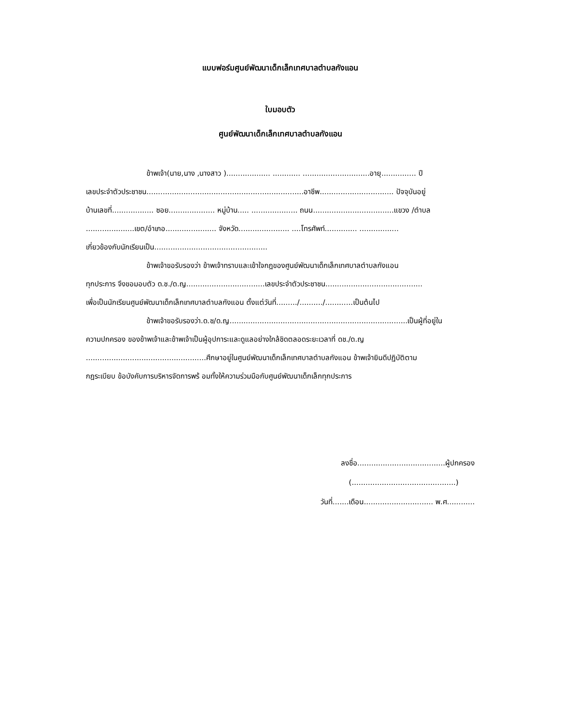แบบฟอร์มศูนย์พัฒนาเด็กเล็กเทศบาลตำบลกังแอน
ใบมอบตัว
ศูนย์พัฒนาเด็กเล็กเทศบาลตำบลกังแอน
ข้าพเจ้า(นาย,นาง ,นางสาว )................... ............ .............................อายุ............... ปี
เลขประจำตัวประชาชน....................................................................อาชีพ................................ ปัจจุบันอยู่
บ้านเลขที่.................. ซอย.................... หมู่บ้าน..... .................... ถนน...................................แขวง /ตำบล
.....................เขต/อำเภอ...................... จังหวัด...................... ....โทรศัพท์.............. .................
เกี่ยวข้องกับนักเรียนเป็น.................................................
ข้าพเจ้าขอรับรองว่า ข้าพเจ้าทราบและเข้าใจกฎของศูนย์พัฒนาเด็กเล็กเทศบาลตำบลกังแอน
ทุกประการ จึงขอมอบตัว ด.ช./ด.ญ..................................เลขประจำตัวประชาชน..........................................
เพื่อเป็นนักเรียนศูนย์พัฒนาเด็กเล็กเทศบาลตำบลกังแอน ตั้งแต่วันที่........./........../............เป็นต้นไป
ข้าพเจ้าขอรับรองว่า.ด.ช/ด.ญ.............................................................................เป็นผู้ที่อยู่ใน
ความปกครอง ของข้าพเจ้าและข้าพเจ้าเป็นผู้อุปการะและดูแลอย่างใกล้ชิดตลอดระยะเวลาที่ ดช./ด.ญ
....................................................ศึกษาอยู่ในศูนย์พัฒนาเด็กเล็กเทศบาลตำบลกังแอน ข้าพเจ้ายินดีปฏิบัติตาม
กฎระเบียบ ข้อบังคับการบริหารจัดการพร้ อมทั้งให้ความร่วมมือกับศูนย์พัฒนาเด็กเล็กทุกประการ
ลงชื่อ......................................ผู้ปกครอง
(.............................................)
วันที่.......เดือน.............................. พ.ศ............